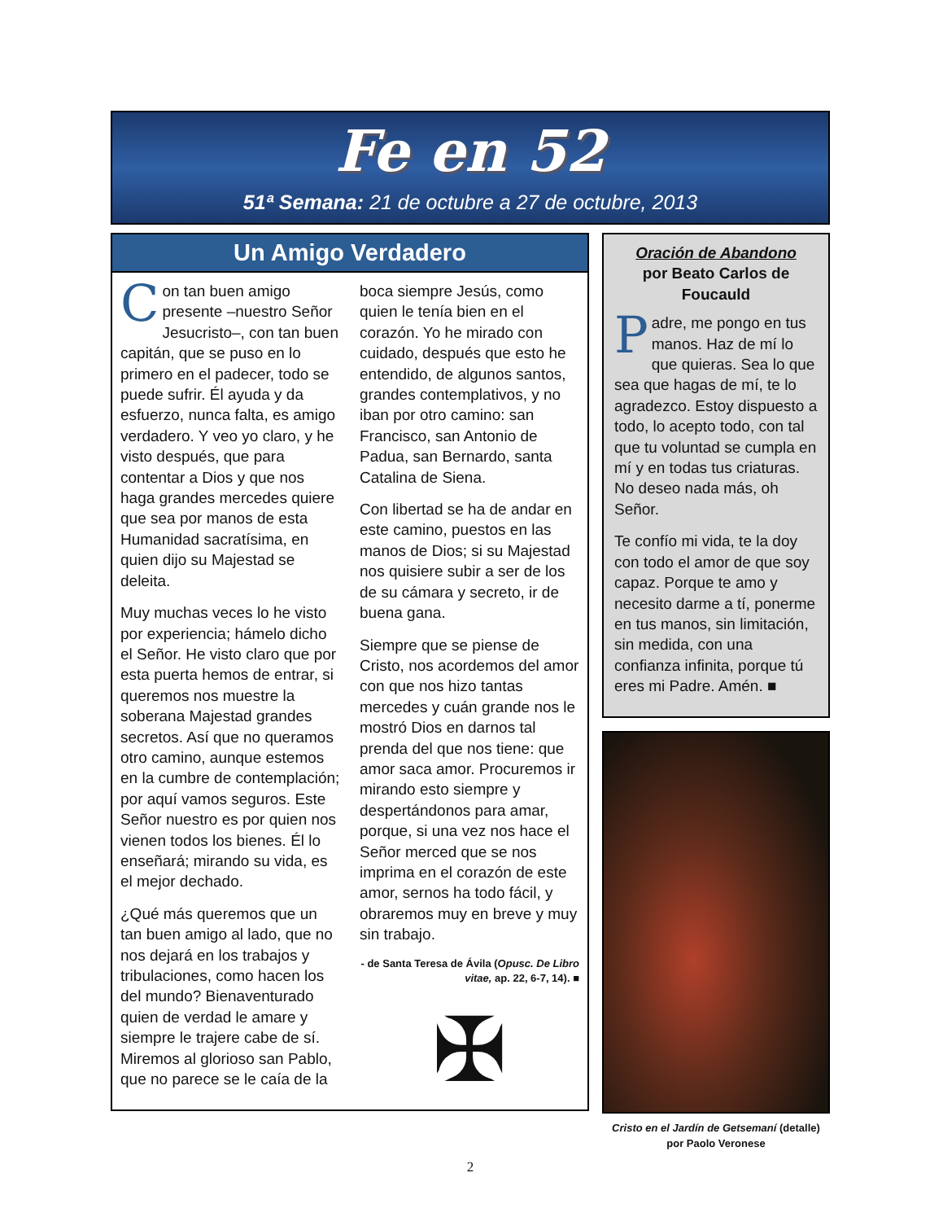Fe en 52
51ª Semana: 21 de octubre a 27 de octubre, 2013
Un Amigo Verdadero
Con tan buen amigo presente –nuestro Señor Jesucristo–, con tan buen capitán, que se puso en lo primero en el padecer, todo se puede sufrir. Él ayuda y da esfuerzo, nunca falta, es amigo verdadero. Y veo yo claro, y he visto después, que para contentar a Dios y que nos haga grandes mercedes quiere que sea por manos de esta Humanidad sacratísima, en quien dijo su Majestad se deleita.
Muy muchas veces lo he visto por experiencia; hámelo dicho el Señor. He visto claro que por esta puerta hemos de entrar, si queremos nos muestre la soberana Majestad grandes secretos. Así que no queramos otro camino, aunque estemos en la cumbre de contemplación; por aquí vamos seguros. Este Señor nuestro es por quien nos vienen todos los bienes. Él lo enseñará; mirando su vida, es el mejor dechado.
¿Qué más queremos que un tan buen amigo al lado, que no nos dejará en los trabajos y tribulaciones, como hacen los del mundo? Bienaventurado quien de verdad le amare y siempre le trajere cabe de sí. Miremos al glorioso san Pablo, que no parece se le caía de la boca siempre Jesús, como quien le tenía bien en el corazón. Yo he mirado con cuidado, después que esto he entendido, de algunos santos, grandes contemplativos, y no iban por otro camino: san Francisco, san Antonio de Padua, san Bernardo, santa Catalina de Siena.
Con libertad se ha de andar en este camino, puestos en las manos de Dios; si su Majestad nos quisiere subir a ser de los de su cámara y secreto, ir de buena gana.
Siempre que se piense de Cristo, nos acordemos del amor con que nos hizo tantas mercedes y cuán grande nos le mostró Dios en darnos tal prenda del que nos tiene: que amor saca amor. Procuremos ir mirando esto siempre y despertándonos para amar, porque, si una vez nos hace el Señor merced que se nos imprima en el corazón de este amor, sernos ha todo fácil, y obraremos muy en breve y muy sin trabajo.
- de Santa Teresa de Ávila (Opusc. De Libro vitae, ap. 22, 6-7, 14). ■
✠
Oración de Abandono
por Beato Carlos de Foucauld
Padre, me pongo en tus manos. Haz de mí lo que quieras. Sea lo que sea que hagas de mí, te lo agradezco. Estoy dispuesto a todo, lo acepto todo, con tal que tu voluntad se cumpla en mí y en todas tus criaturas. No deseo nada más, oh Señor.
Te confío mi vida, te la doy con todo el amor de que soy capaz. Porque te amo y necesito darme a tí, ponerme en tus manos, sin limitación, sin medida, con una confianza infinita, porque tú eres mi Padre. Amén. ■
Cristo en el Jardín de Getsemaní (detalle)
por Paolo Veronese
2